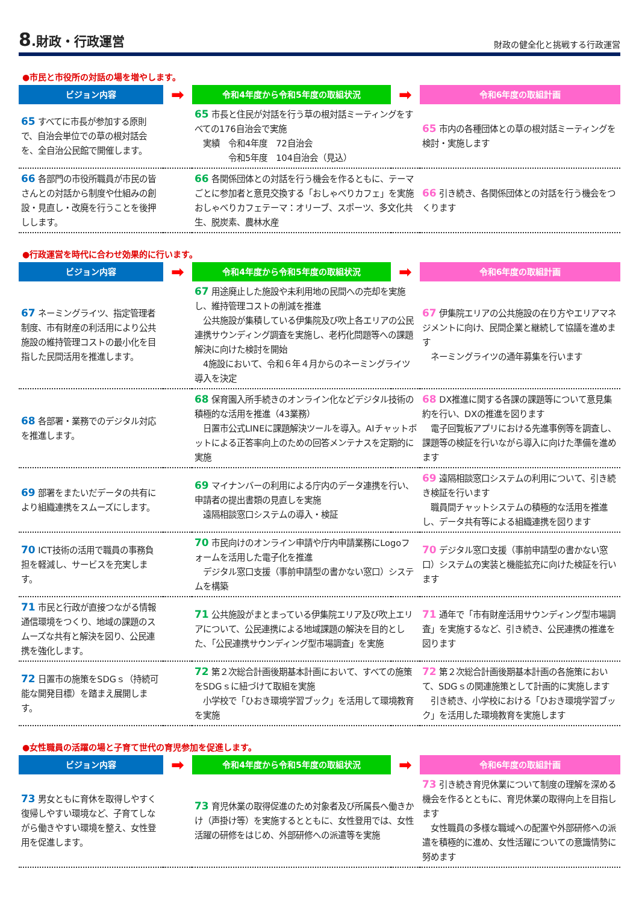8.財政・行政運営
財政の健全化と挑戦する行政運営
●市民と市役所の対話の場を増やします。
| ビジョン内容 | ➡ | 令和4年度から令和5年度の取組状況 | ➡ | 令和6年度の取組計画 |
| --- | --- | --- | --- | --- |
| 65 すべてに市長が参加する原則で、自治会単位での草の根対話会を、全自治公民館で開催します。 | | 65 市長と住民が対話を行う草の根対話ミーティングをすべての176自治会で実施 実績 令和4年度 72自治会 令和5年度 104自治会（見込） | | 65 市内の各種団体との草の根対話ミーティングを検討・実施します |
| 66 各部門の市役所職員が市民の皆さんとの対話から制度や仕組みの創設・見直し・改廃を行うことを後押しします。 | | 66 各関係団体との対話を行う機会を作るともに、テーマごとに参加者と意見交換する「おしゃべりカフェ」を実施 おしゃべりカフェテーマ：オリーブ、スポーツ、多文化共生、脱炭素、農林水産 | | 66 引き続き、各関係団体との対話を行う機会をつくります |
●行政運営を時代に合わせ効果的に行います。
| ビジョン内容 | ➡ | 令和4年度から令和5年度の取組状況 | ➡ | 令和6年度の取組計画 |
| --- | --- | --- | --- | --- |
| 67 ネーミングライツ、指定管理者制度、市有財産の利活用により公共施設の維持管理コストの最小化を目指した民間活用を推進します。 | | 67 用途廃止した施設や未利用地の民間への売却を実施し、維持管理コストの削減を推進 公共施設が集積している伊集院及び吹上各エリアの公民連携サウンディング調査を実施し、老朽化問題等への課題解決に向けた検討を開始 4施設において、令和６年４月からのネーミングライツ導入を決定 | | 67 伊集院エリアの公共施設の在り方やエリアマネジメントに向け、民間企業と継続して協議を進めます ネーミングライツの通年募集を行います |
| 68 各部署・業務でのデジタル対応を推進します。 | | 68 保育園入所手続きのオンライン化などデジタル技術の積極的な活用を推進（43業務） 日置市公式LINEに課題解決ツールを導入。AIチャットボットによる正答率向上のための回答メンテナスを定期的に実施 | | 68 DX推進に関する各課の課題等について意見集約を行い、DXの推進を図ります 電子回覧板アプリにおける先進事例等を調査し、課題等の検証を行いながら導入に向けた準備を進めます |
| 69 部署をまたいだデータの共有により組織連携をスムーズにします。 | | 69 マイナンバーの利用による庁内のデータ連携を行い、申請者の提出書類の見直しを実施 遠隔相談窓口システムの導入・検証 | | 69 遠隔相談窓口システムの利用について、引き続き検証を行います 職員間チャットシステムの積極的な活用を推進し、データ共有等による組織連携を図ります |
| 70 ICT技術の活用で職員の事務負担を軽減し、サービスを充実します。 | | 70 市民向けのオンライン申請や庁内申請業務にLogoフォームを活用した電子化を推進 デジタル窓口支援（事前申請型の書かない窓口）システムを構築 | | 70 デジタル窓口支援（事前申請型の書かない窓口）システムの実装と機能拡充に向けた検証を行います |
| 71 市民と行政が直接つながる情報通信環境をつくり、地域の課題のスムーズな共有と解決を図り、公民連携を強化します。 | | 71 公共施設がまとまっている伊集院エリア及び吹上エリアについて、公民連携による地域課題の解決を目的とした、「公民連携サウンディング型市場調査」を実施 | | 71 通年で「市有財産活用サウンディング型市場調査」を実施するなど、引き続き、公民連携の推進を図ります |
| 72 日置市の施策をSDGｓ（持続可能な開発目標）を踏まえ展開します。 | | 72 第２次総合計画後期基本計画において、すべての施策をSDGｓに紐づけて取組を実施 小学校で「ひおき環境学習ブック」を活用して環境教育を実施 | | 72 第２次総合計画後期基本計画の各施策において、SDGｓの関連施策として計画的に実施します 引き続き、小学校における「ひおき環境学習ブック」を活用した環境教育を実施します |
●女性職員の活躍の場と子育て世代の育児参加を促進します。
| ビジョン内容 | ➡ | 令和4年度から令和5年度の取組状況 | ➡ | 令和6年度の取組計画 |
| --- | --- | --- | --- | --- |
| 73 男女ともに育休を取得しやすく復帰しやすい環境など、子育てしながら働きやすい環境を整え、女性登用を促進します。 | | 73 育児休業の取得促進のため対象者及び所属長へ働きかけ（声掛け等）を実施するとともに、女性登用では、女性活躍の研修をはじめ、外部研修への派遣等を実施 | | 73 引き続き育児休業について制度の理解を深める機会を作るとともに、育児休業の取得向上を目指します 女性職員の多様な職域への配置や外部研修への派遣を積極的に進め、女性活躍についての意識情勢に努めます |